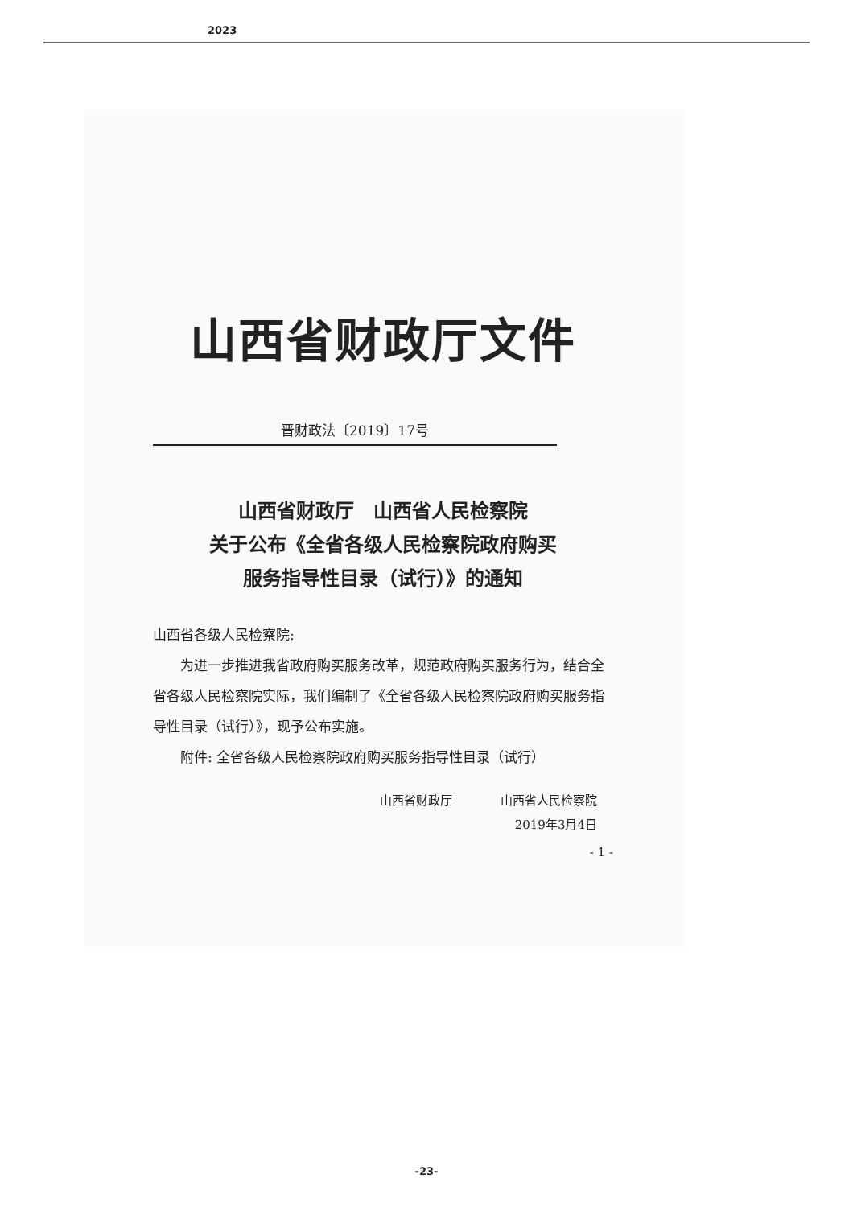2023
山西省财政厅文件
晋财政法〔2019〕17号
山西省财政厅　山西省人民检察院
关于公布《全省各级人民检察院政府购买
服务指导性目录（试行）》的通知
山西省各级人民检察院:
　　为进一步推进我省政府购买服务改革，规范政府购买服务行为，结合全省各级人民检察院实际，我们编制了《全省各级人民检察院政府购买服务指导性目录（试行）》，现予公布实施。
　　附件: 全省各级人民检察院政府购买服务指导性目录（试行）
山西省财政厅　　　　山西省人民检察院
2019年3月4日
- 1 -
-23-